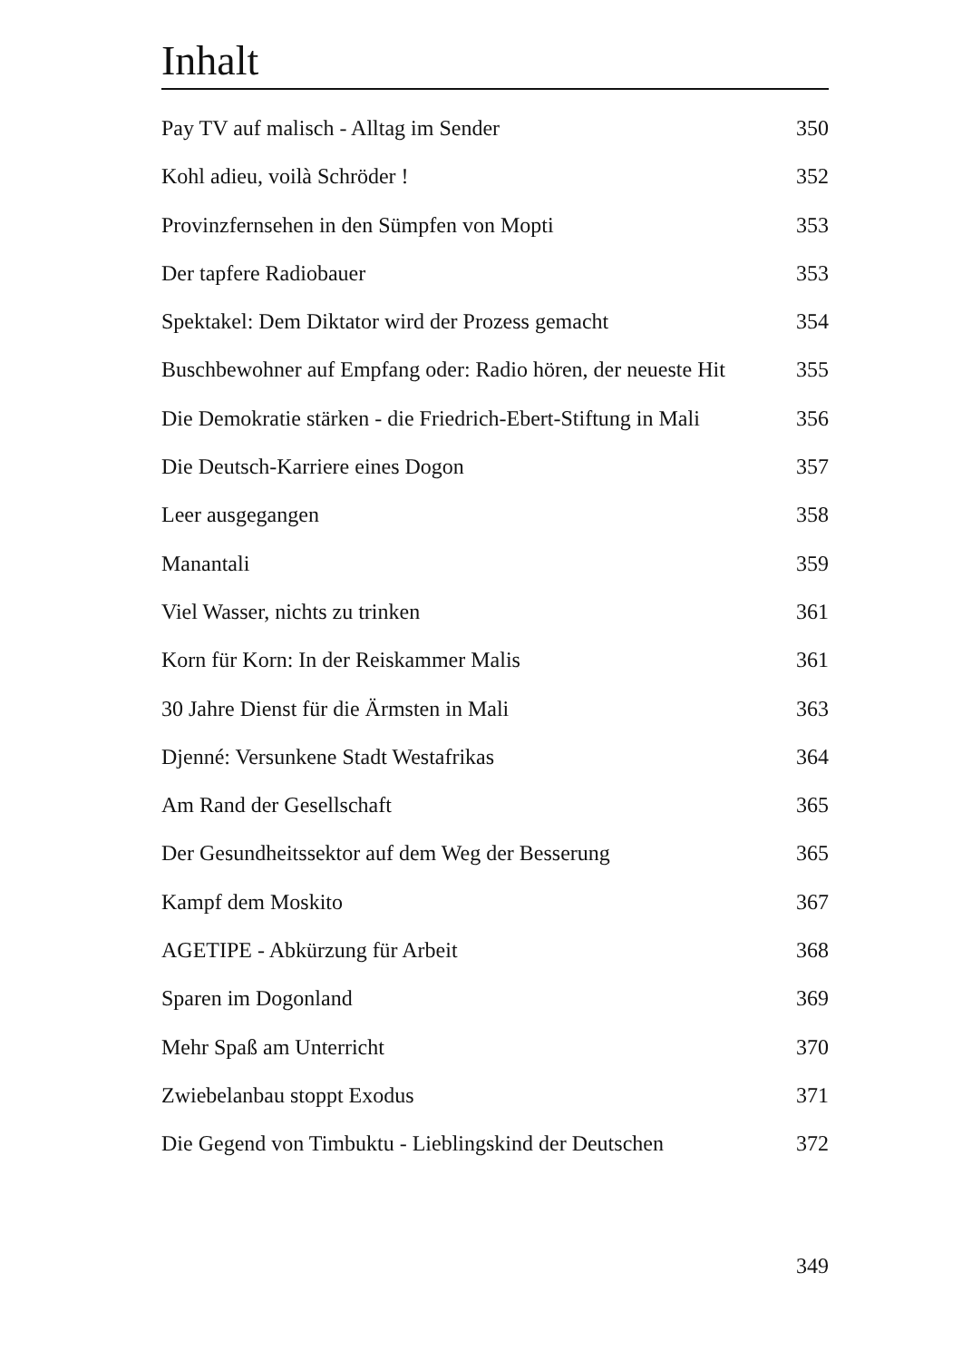Inhalt
Pay TV auf malisch - Alltag im Sender 350
Kohl adieu, voilà Schröder ! 352
Provinzfernsehen in den Sümpfen von Mopti 353
Der tapfere Radiobauer 353
Spektakel: Dem Diktator wird der Prozess gemacht 354
Buschbewohner auf Empfang oder: Radio hören, der neueste Hit 355
Die Demokratie stärken - die Friedrich-Ebert-Stiftung in Mali 356
Die Deutsch-Karriere eines Dogon 357
Leer ausgegangen 358
Manantali 359
Viel Wasser, nichts zu trinken 361
Korn für Korn: In der Reiskammer Malis 361
30 Jahre Dienst für die Ärmsten in Mali 363
Djenné: Versunkene Stadt Westafrikas 364
Am Rand der Gesellschaft 365
Der Gesundheitssektor auf dem Weg der Besserung 365
Kampf dem Moskito 367
AGETIPE - Abkürzung für Arbeit 368
Sparen im Dogonland 369
Mehr Spaß am Unterricht 370
Zwiebelanbau stoppt Exodus 371
Die Gegend von Timbuktu - Lieblingskind der Deutschen 372
349